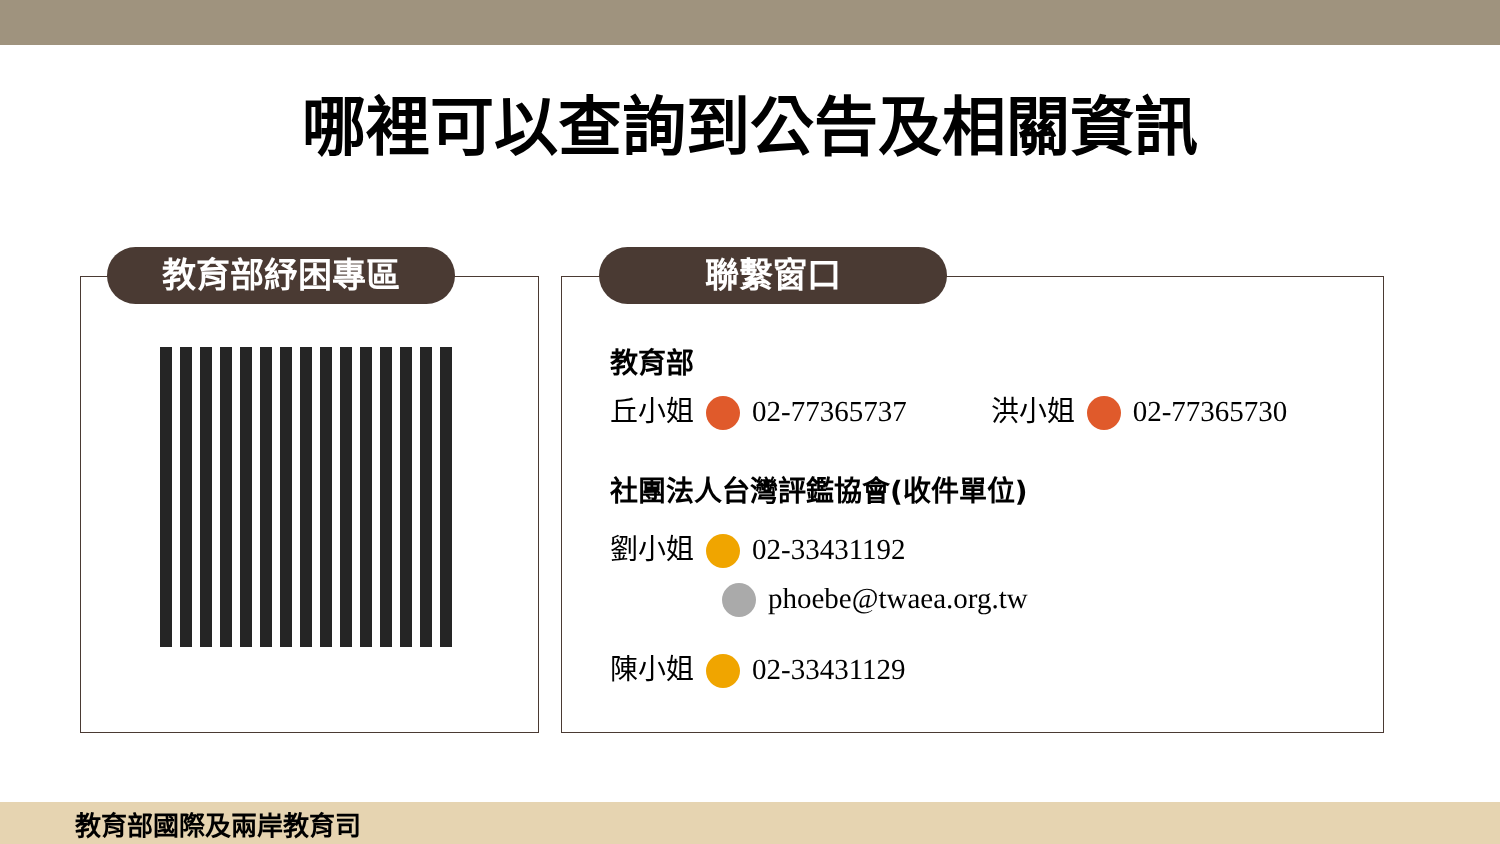哪裡可以查詢到公告及相關資訊
教育部紓困專區
聯繫窗口
教育部
丘小姐 02-77365737　　　洪小姐 02-77365730
社團法人台灣評鑑協會(收件單位)
劉小姐 02-33431192
phoebe@twaea.org.tw
陳小姐 02-33431129
教育部國際及兩岸教育司